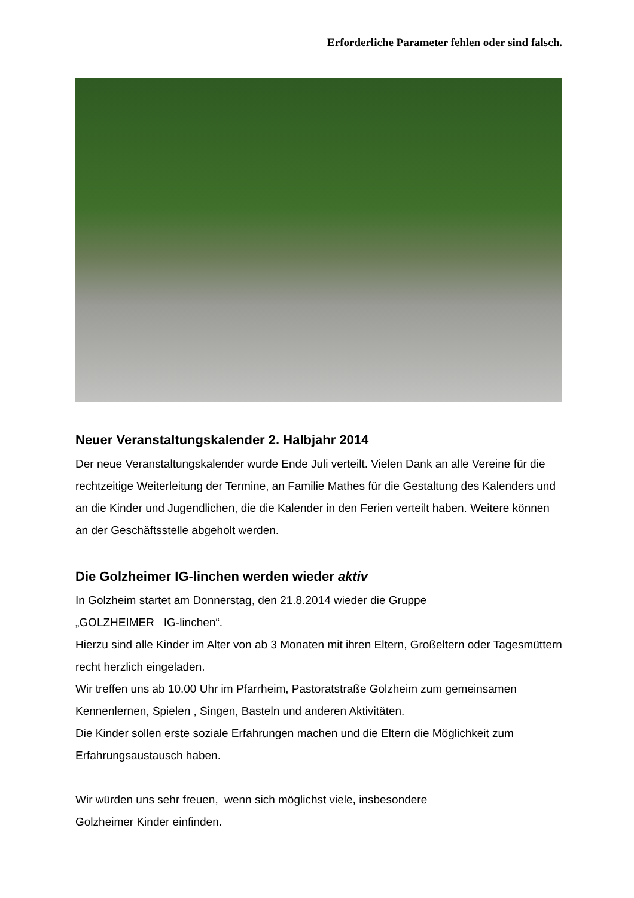Erforderliche Parameter fehlen oder sind falsch.
Neuer Veranstaltungskalender 2. Halbjahr 2014
Der neue Veranstaltungskalender wurde Ende Juli verteilt. Vielen Dank an alle Vereine für die rechtzeitige Weiterleitung der Termine, an Familie Mathes für die Gestaltung des Kalenders und an die Kinder und Jugendlichen, die die Kalender in den Ferien verteilt haben. Weitere können an der Geschäftsstelle abgeholt werden.
Die Golzheimer IG-linchen werden wieder aktiv
In Golzheim startet am Donnerstag, den 21.8.2014 wieder die Gruppe
„GOLZHEIMER IG-linchen“.
Hierzu sind alle Kinder im Alter von ab 3 Monaten mit ihren Eltern, Großeltern oder Tagesmüttern recht herzlich eingeladen.
Wir treffen uns ab 10.00 Uhr im Pfarrheim, Pastoratstraße Golzheim zum gemeinsamen Kennenlernen, Spielen , Singen, Basteln und anderen Aktivitäten.
Die Kinder sollen erste soziale Erfahrungen machen und die Eltern die Möglichkeit zum Erfahrungsaustausch haben.
Wir würden uns sehr freuen, wenn sich möglichst viele, insbesondere
Golzheimer Kinder einfinden.